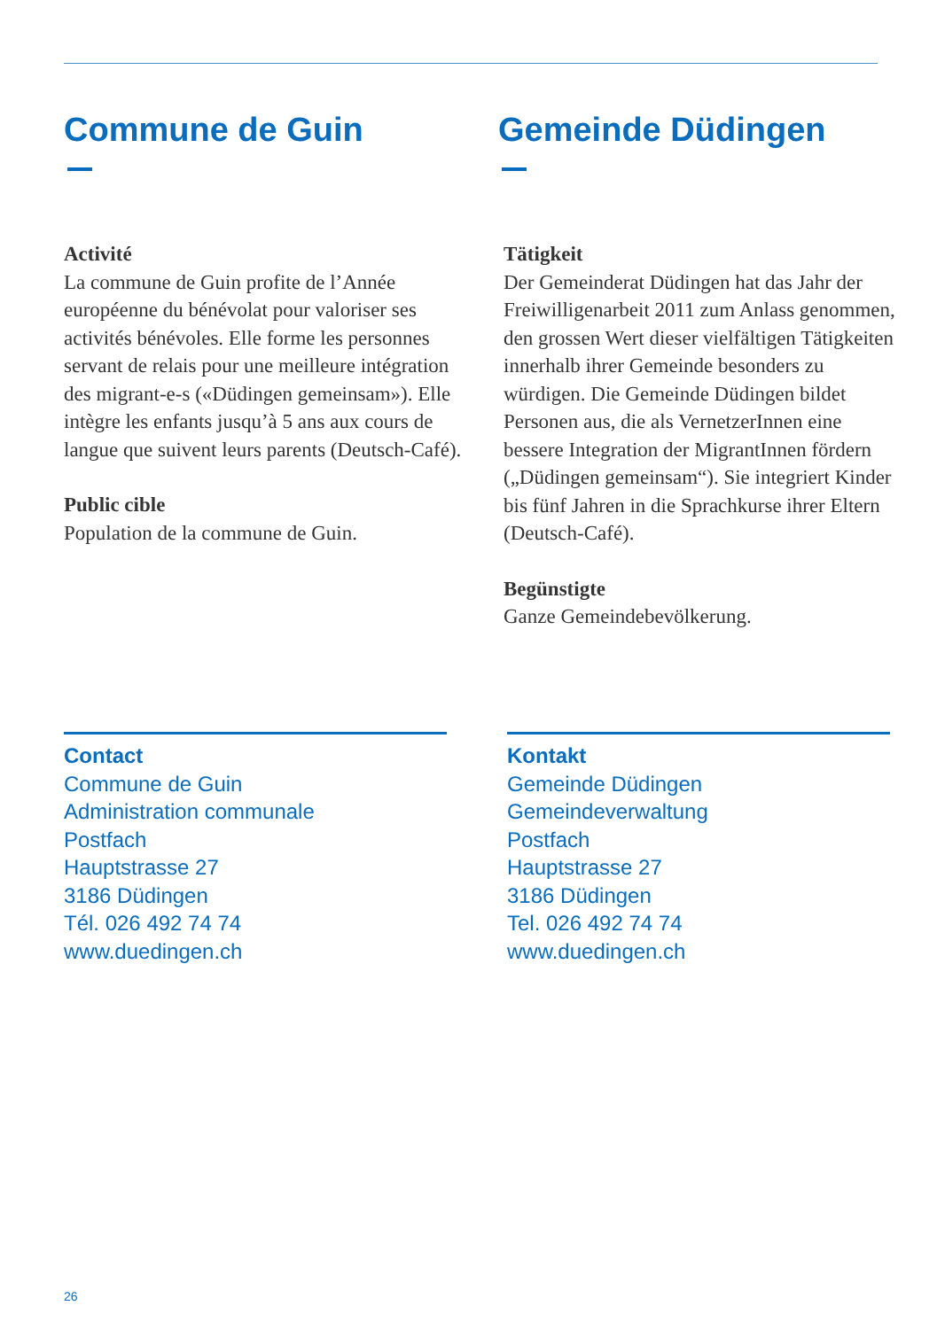Commune de Guin
Activité
La commune de Guin profite de l’Année européenne du bénévolat pour valoriser ses activités bénévoles. Elle forme les personnes servant de relais pour une meilleure intégration des migrant-e-s («Düdingen gemeinsam»). Elle intègre les enfants jusqu’à 5 ans aux cours de langue que suivent leurs parents (Deutsch-Café).
Public cible
Population de la commune de Guin.
Contact
Commune de Guin
Administration communale
Postfach
Hauptstrasse 27
3186 Düdingen
Tél. 026 492 74 74
www.duedingen.ch
Gemeinde Düdingen
Tätigkeit
Der Gemeinderat Düdingen hat das Jahr der Freiwilligenarbeit 2011 zum Anlass genommen, den grossen Wert dieser vielfältigen Tätigkeiten innerhalb ihrer Gemeinde besonders zu würdigen. Die Gemeinde Düdingen bildet Personen aus, die als VernetzerInnen eine bessere Integration der MigrantInnen fördern („Düdingen gemeinsam“). Sie integriert Kinder bis fünf Jahren in die Sprachkurse ihrer Eltern (Deutsch-Café).
Begünstigte
Ganze Gemeindebevölkerung.
Kontakt
Gemeinde Düdingen
Gemeindeverwaltung
Postfach
Hauptstrasse 27
3186 Düdingen
Tel. 026 492 74 74
www.duedingen.ch
26